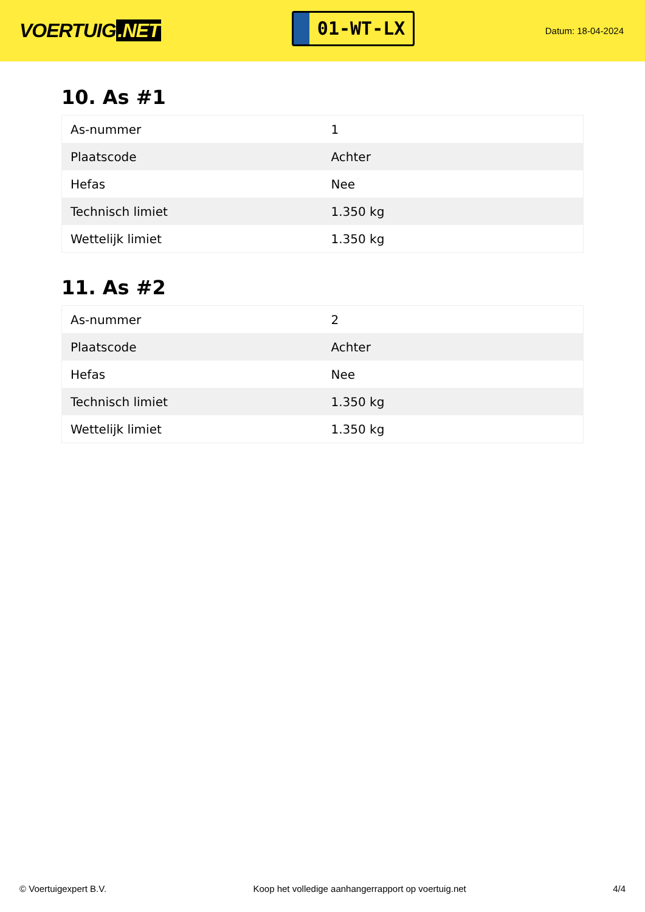VOERTUIG.NET
01-WT-LX
Datum: 18-04-2024
10. As #1
| As-nummer | 1 |
| Plaatscode | Achter |
| Hefas | Nee |
| Technisch limiet | 1.350 kg |
| Wettelijk limiet | 1.350 kg |
11. As #2
| As-nummer | 2 |
| Plaatscode | Achter |
| Hefas | Nee |
| Technisch limiet | 1.350 kg |
| Wettelijk limiet | 1.350 kg |
© Voertuigexpert B.V. Koop het volledige aanhangerrapport op voertuig.net 4/4